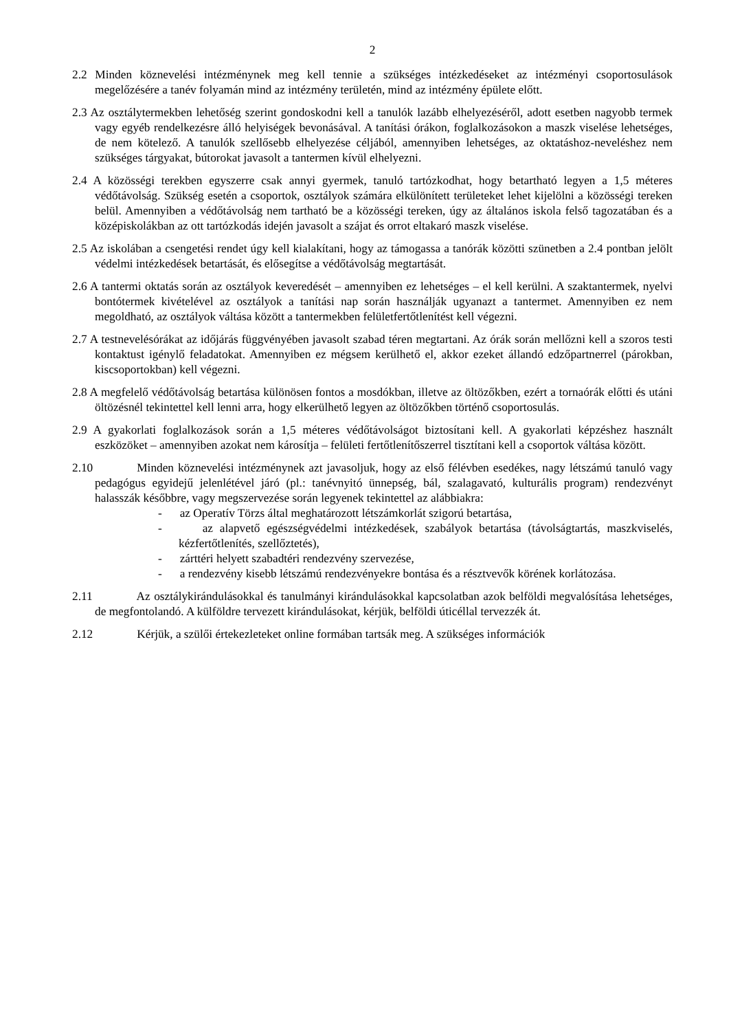2
2.2 Minden köznevelési intézménynek meg kell tennie a szükséges intézkedéseket az intézményi csoportosulások megelőzésére a tanév folyamán mind az intézmény területén, mind az intézmény épülete előtt.
2.3 Az osztálytermekben lehetőség szerint gondoskodni kell a tanulók lazább elhelyezéséről, adott esetben nagyobb termek vagy egyéb rendelkezésre álló helyiségek bevonásával. A tanítási órákon, foglalkozásokon a maszk viselése lehetséges, de nem kötelező. A tanulók szellősebb elhelyezése céljából, amennyiben lehetséges, az oktatáshoz-neveléshez nem szükséges tárgyakat, bútorokat javasolt a tantermen kívül elhelyezni.
2.4 A közösségi terekben egyszerre csak annyi gyermek, tanuló tartózkodhat, hogy betartható legyen a 1,5 méteres védőtávolság. Szükség esetén a csoportok, osztályok számára elkülönített területeket lehet kijelölni a közösségi tereken belül. Amennyiben a védőtávolság nem tartható be a közösségi tereken, úgy az általános iskola felső tagozatában és a középiskolákban az ott tartózkodás idején javasolt a szájat és orrot eltakaró maszk viselése.
2.5 Az iskolában a csengetési rendet úgy kell kialakítani, hogy az támogassa a tanórák közötti szünetben a 2.4 pontban jelölt védelmi intézkedések betartását, és elősegítse a védőtávolság megtartását.
2.6 A tantermi oktatás során az osztályok keveredését – amennyiben ez lehetséges – el kell kerülni. A szaktantermek, nyelvi bontótermek kivételével az osztályok a tanítási nap során használják ugyanazt a tantermet. Amennyiben ez nem megoldható, az osztályok váltása között a tantermekben felületfertőtlenítést kell végezni.
2.7 A testnevelésórákat az időjárás függvényében javasolt szabad téren megtartani. Az órák során mellőzni kell a szoros testi kontaktust igénylő feladatokat. Amennyiben ez mégsem kerülhető el, akkor ezeket állandó edzőpartnerrel (párokban, kiscsoportokban) kell végezni.
2.8 A megfelelő védőtávolság betartása különösen fontos a mosdókban, illetve az öltözőkben, ezért a tornaórák előtti és utáni öltözésnél tekintettel kell lenni arra, hogy elkerülhető legyen az öltözőkben történő csoportosulás.
2.9 A gyakorlati foglalkozások során a 1,5 méteres védőtávolságot biztosítani kell. A gyakorlati képzéshez használt eszközöket – amennyiben azokat nem károsítja – felületi fertőtlenítőszerrel tisztítani kell a csoportok váltása között.
2.10 Minden köznevelési intézménynek azt javasoljuk, hogy az első félévben esedékes, nagy létszámú tanuló vagy pedagógus egyidejű jelenlétével járó (pl.: tanévnyitó ünnepség, bál, szalagavató, kulturális program) rendezvényt halasszák későbbre, vagy megszervezése során legyenek tekintettel az alábbiakra:
- az Operatív Törzs által meghatározott létszámkorlát szigorú betartása,
- az alapvető egészségvédelmi intézkedések, szabályok betartása (távolságtartás, maszkviselés, kézfertőtlenítés, szellőztetés),
- zárttéri helyett szabadtéri rendezvény szervezése,
- a rendezvény kisebb létszámú rendezvényekre bontása és a résztvevők körének korlátozása.
2.11 Az osztálykirándulásokkal és tanulmányi kirándulásokkal kapcsolatban azok belföldi megvalósítása lehetséges, de megfontolandó. A külföldre tervezett kirándulásokat, kérjük, belföldi úticéllal tervezzék át.
2.12 Kérjük, a szülői értekezleteket online formában tartsák meg. A szükséges információk